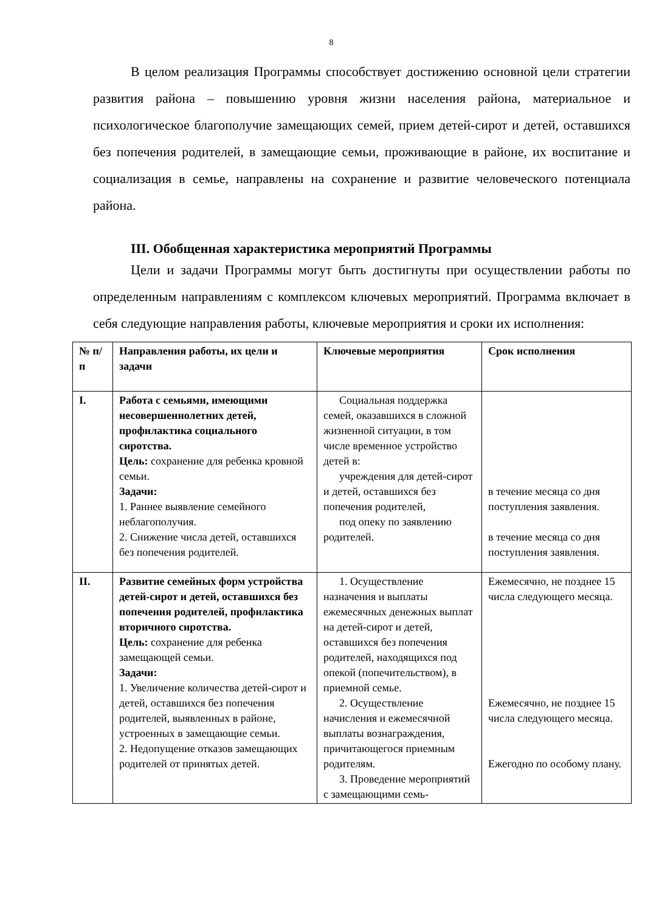8
В целом реализация Программы способствует достижению основной цели стратегии развития района – повышению уровня жизни населения района, материальное и психологическое благополучие замещающих семей, прием детей-сирот и детей, оставшихся без попечения родителей, в замещающие семьи, проживающие в районе, их воспитание и социализация в семье, направлены на сохранение и развитие человеческого потенциала района.
III. Обобщенная характеристика мероприятий Программы
Цели и задачи Программы могут быть достигнуты при осуществлении работы по определенным направлениям с комплексом ключевых мероприятий. Программа включает в себя следующие направления работы, ключевые мероприятия и сроки их исполнения:
| № п/п | Направления работы, их цели и задачи | Ключевые мероприятия | Срок исполнения |
| --- | --- | --- | --- |
| I. | Работа с семьями, имеющими несовершеннолетних детей, профилактика социального сиротства. Цель: сохранение для ребенка кровной семьи. Задачи: 1. Раннее выявление семейного неблагополучия. 2. Снижение числа детей, оставшихся без попечения родителей. | Социальная поддержка семей, оказавшихся в сложной жизненной ситуации, в том числе временное устройство детей в: учреждения для детей-сирот и детей, оставшихся без попечения родителей, под опеку по заявлению родителей. | в течение месяца со дня поступления заявления. в течение месяца со дня поступления заявления. |
| II. | Развитие семейных форм устройства детей-сирот и детей, оставшихся без попечения родителей, профилактика вторичного сиротства. Цель: сохранение для ребенка замещающей семьи. Задачи: 1. Увеличение количества детей-сирот и детей, оставшихся без попечения родителей, выявленных в районе, устроенных в замещающие семьи. 2. Недопущение отказов замещающих родителей от принятых детей. | 1. Осуществление назначения и выплаты ежемесячных денежных выплат на детей-сирот и детей, оставшихся без попечения родителей, находящихся под опекой (попечительством), в приемной семье. 2. Осуществление начисления и ежемесячной выплаты вознаграждения, причитающегося приемным родителям. 3. Проведение мероприятий с замещающими семь- | Ежемесячно, не позднее 15 числа следующего месяца. Ежемесячно, не позднее 15 числа следующего месяца. Ежегодно по особому плану. |